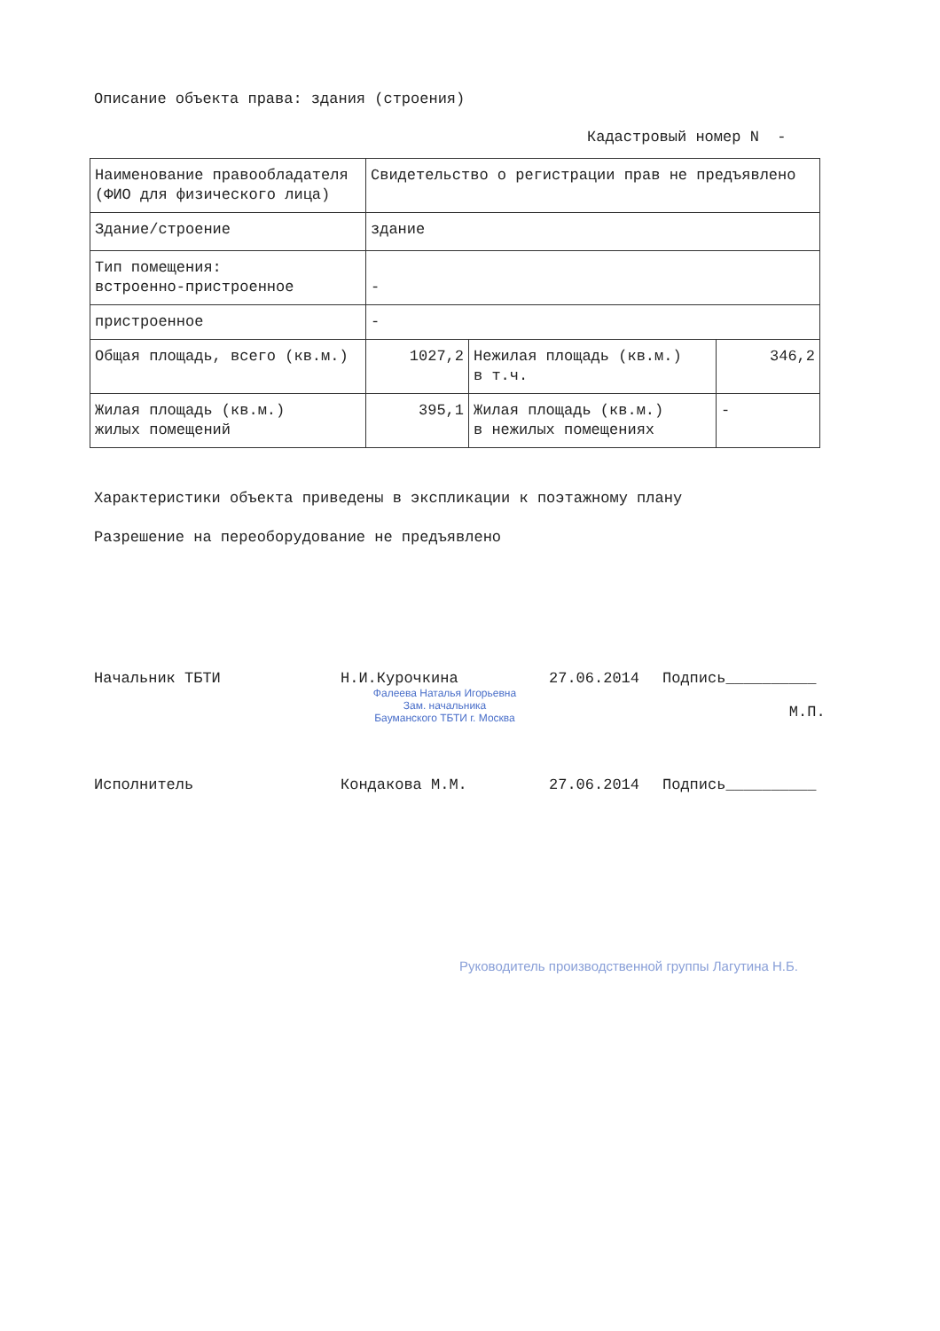Описание объекта права: здания (строения)
Кадастровый номер N -
| Наименование правообладателя (ФИО для физического лица) | Свидетельство о регистрации прав не предъявлено | | |
| Здание/строение | здание | | |
| Тип помещения: встроенно-пристроенное | - | | |
| пристроенное | - | | |
| Общая площадь, всего (кв.м.) | 1027,2 | Нежилая площадь (кв.м.) в т.ч. | 346,2 |
| Жилая площадь (кв.м.) жилых помещений | 395,1 | Жилая площадь (кв.м.) в нежилых помещениях | - |
Характеристики объекта приведены в экспликации к поэтажному плану
Разрешение на переоборудование не предъявлено
Начальник ТБТИ Н.И.Курочкина
Фалеева Наталья Игорьевна
Зам. начальника
Бауманского ТБТИ г. Москва
27.06.2014 Подпись__________
М.П.
Исполнитель Кондакова М.М. 27.06.2014 Подпись__________
Руководитель производственной группы Лагутина Н.Б.